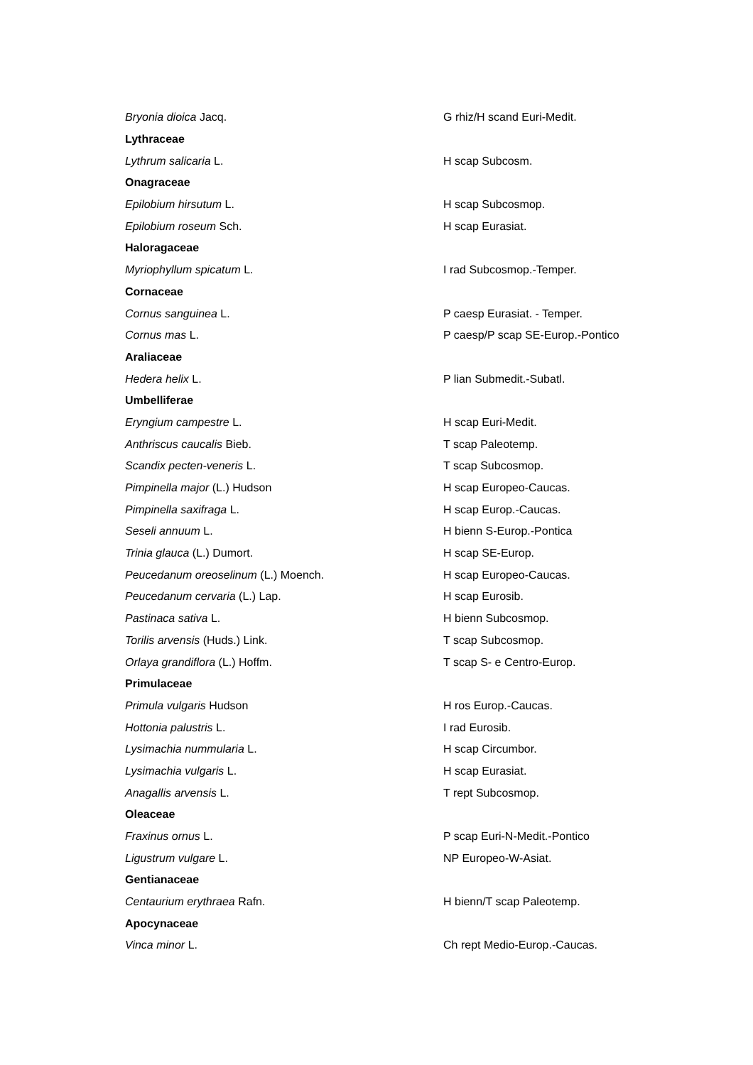| Bryonia dioica Jacq. | G rhiz/H scand Euri-Medit. |
| Lythraceae | |
| Lythrum salicaria L. | H scap Subcosm. |
| Onagraceae | |
| Epilobium hirsutum L. | H scap Subcosmop. |
| Epilobium roseum Sch. | H scap Eurasiat. |
| Haloragaceae | |
| Myriophyllum spicatum L. | I rad Subcosmop.-Temper. |
| Cornaceae | |
| Cornus sanguinea L. | P caesp Eurasiat. - Temper. |
| Cornus mas L. | P caesp/P scap SE-Europ.-Pontico |
| Araliaceae | |
| Hedera helix L. | P lian Submedit.-Subatl. |
| Umbelliferae | |
| Eryngium campestre L. | H scap Euri-Medit. |
| Anthriscus caucalis Bieb. | T scap Paleotemp. |
| Scandix pecten-veneris L. | T scap Subcosmop. |
| Pimpinella major (L.) Hudson | H scap Europeo-Caucas. |
| Pimpinella saxifraga L. | H scap Europ.-Caucas. |
| Seseli annuum L. | H bienn S-Europ.-Pontica |
| Trinia glauca (L.) Dumort. | H scap SE-Europ. |
| Peucedanum oreoselinum (L.) Moench. | H scap Europeo-Caucas. |
| Peucedanum cervaria (L.) Lap. | H scap Eurosib. |
| Pastinaca sativa L. | H bienn Subcosmop. |
| Torilis arvensis (Huds.) Link. | T scap Subcosmop. |
| Orlaya grandiflora (L.) Hoffm. | T scap S- e Centro-Europ. |
| Primulaceae | |
| Primula vulgaris Hudson | H ros Europ.-Caucas. |
| Hottonia palustris L. | I rad Eurosib. |
| Lysimachia nummularia L. | H scap Circumbor. |
| Lysimachia vulgaris L. | H scap Eurasiat. |
| Anagallis arvensis L. | T rept Subcosmop. |
| Oleaceae | |
| Fraxinus ornus L. | P scap Euri-N-Medit.-Pontico |
| Ligustrum vulgare L. | NP Europeo-W-Asiat. |
| Gentianaceae | |
| Centaurium erythraea Rafn. | H bienn/T scap Paleotemp. |
| Apocynaceae | |
| Vinca minor L. | Ch rept Medio-Europ.-Caucas. |